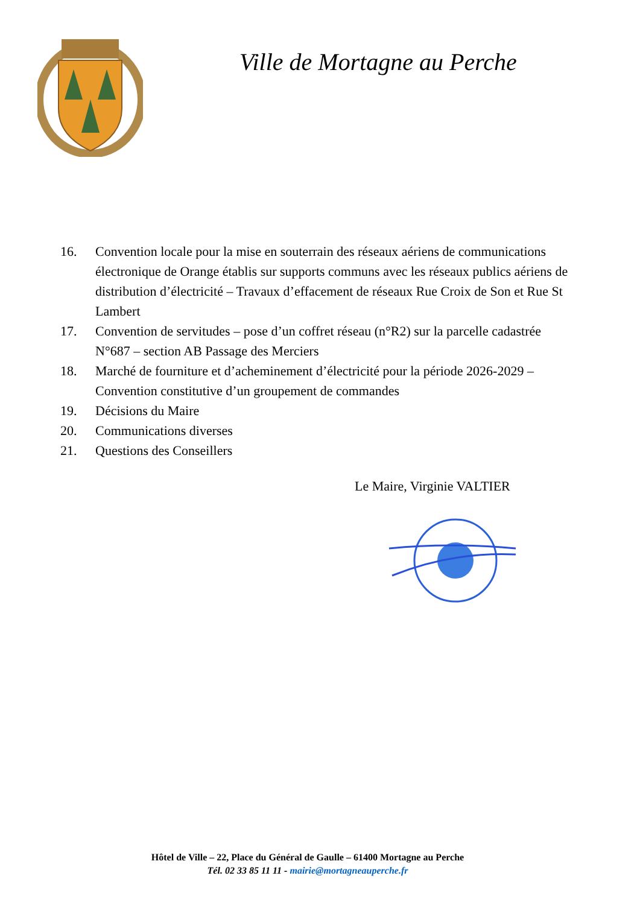Ville de Mortagne au Perche
16. Convention locale pour la mise en souterrain des réseaux aériens de communications électronique de Orange établis sur supports communs avec les réseaux publics aériens de distribution d’électricité – Travaux d’effacement de réseaux Rue Croix de Son et Rue St Lambert
17. Convention de servitudes – pose d’un coffret réseau (n°R2) sur la parcelle cadastrée N°687 – section AB Passage des Merciers
18. Marché de fourniture et d’acheminement d’électricité pour la période 2026-2029 – Convention constitutive d’un groupement de commandes
19. Décisions du Maire
20. Communications diverses
21. Questions des Conseillers
Le Maire, Virginie VALTIER
Hôtel de Ville – 22, Place du Général de Gaulle – 61400 Mortagne au Perche
Tél. 02 33 85 11 11 - mairie@mortagneauperche.fr